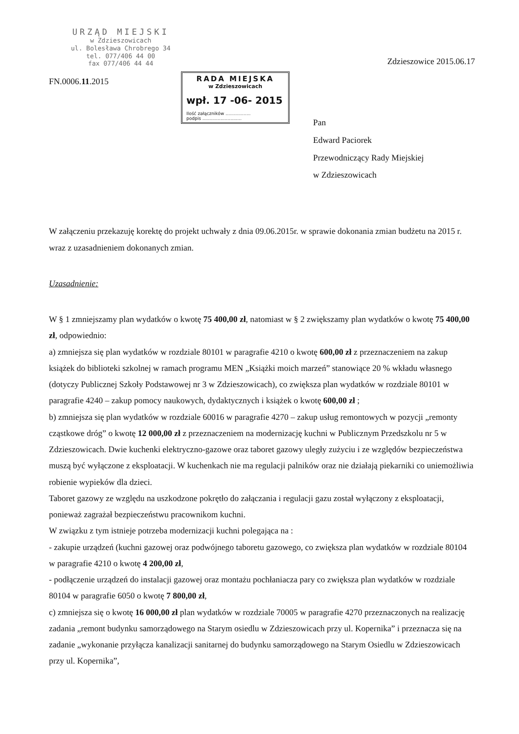URZĄD MIEJSKI
w Zdzieszowicach
ul. Bolesława Chrobrego 34
tel. 077/406 44 00
fax 077/406 44 44
Zdzieszowice 2015.06.17
FN.0006.11.2015
RADA MIEJSKA
w Zdzieszowicach
wpł. 17 -06- 2015
Ilość załączników ..................
podpis ............................
Pan
Edward Paciorek
Przewodniczący Rady Miejskiej
w Zdzieszowicach
W załączeniu przekazuję korektę do projekt uchwały z dnia 09.06.2015r. w sprawie dokonania zmian budżetu na 2015 r. wraz z uzasadnieniem dokonanych zmian.
Uzasadnienie:
W § 1 zmniejszamy plan wydatków o kwotę 75 400,00 zł, natomiast w § 2 zwiększamy plan wydatków o kwotę 75 400,00 zł, odpowiednio:
a) zmniejsza się plan wydatków w rozdziale 80101 w paragrafie 4210 o kwotę 600,00 zł z przeznaczeniem na zakup książek do biblioteki szkolnej w ramach programu MEN „Książki moich marzeń” stanowiące 20 % wkładu własnego (dotyczy Publicznej Szkoły Podstawowej nr 3 w Zdzieszowicach), co zwiększa plan wydatków w rozdziale 80101 w paragrafie 4240 – zakup pomocy naukowych, dydaktycznych i książek o kwotę 600,00 zł ;
b) zmniejsza się plan wydatków w rozdziale 60016 w paragrafie 4270 – zakup usług remontowych w pozycji „remonty cząstkowe dróg” o kwotę 12 000,00 zł z przeznaczeniem na modernizację kuchni w Publicznym Przedszkolu nr 5 w Zdzieszowicach. Dwie kuchenki elektryczno-gazowe oraz taboret gazowy uległy zużyciu i ze względów bezpieczeństwa muszą być wyłączone z eksploatacji. W kuchenkach nie ma regulacji palników oraz nie działają piekarniki co uniemożliwia robienie wypieków dla dzieci.
Taboret gazowy ze względu na uszkodzone pokrętło do załączania i regulacji gazu został wyłączony z eksploatacji, ponieważ zagrażał bezpieczeństwu pracownikom kuchni.
W związku z tym istnieje potrzeba modernizacji kuchni polegająca na :
- zakupie urządzeń (kuchni gazowej oraz podwójnego taboretu gazowego, co zwiększa plan wydatków w rozdziale 80104 w paragrafie 4210 o kwotę 4 200,00 zł,
- podłączenie urządzeń do instalacji gazowej oraz montażu pochłaniacza pary co zwiększa plan wydatków w rozdziale 80104 w paragrafie 6050 o kwotę 7 800,00 zł,
c) zmniejsza się o kwotę 16 000,00 zł plan wydatków w rozdziale 70005 w paragrafie 4270 przeznaczonych na realizację zadania „remont budynku samorządowego na Starym osiedlu w Zdzieszowicach przy ul. Kopernika” i przeznacza się na zadanie „wykonanie przyłącza kanalizacji sanitarnej do budynku samorządowego na Starym Osiedlu w Zdzieszowicach przy ul. Kopernika”,